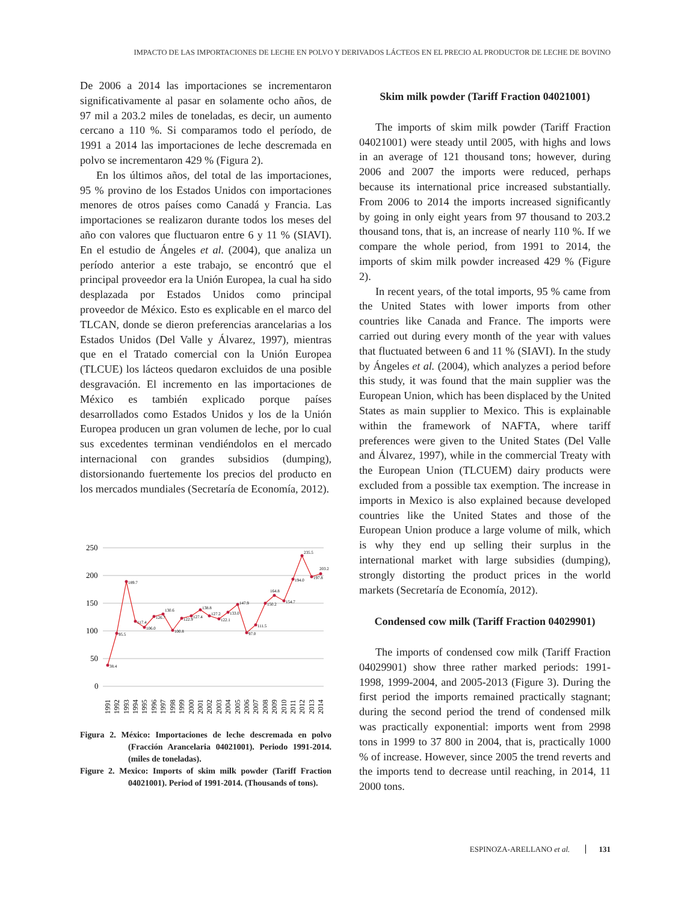IMPACTO DE LAS IMPORTACIONES DE LECHE EN POLVO Y DERIVADOS LÁCTEOS EN EL PRECIO AL PRODUCTOR DE LECHE DE BOVINO
De 2006 a 2014 las importaciones se incrementaron significativamente al pasar en solamente ocho años, de 97 mil a 203.2 miles de toneladas, es decir, un aumento cercano a 110 %. Si comparamos todo el período, de 1991 a 2014 las importaciones de leche descremada en polvo se incrementaron 429 % (Figura 2).
En los últimos años, del total de las importaciones, 95 % provino de los Estados Unidos con importaciones menores de otros países como Canadá y Francia. Las importaciones se realizaron durante todos los meses del año con valores que fluctuaron entre 6 y 11 % (SIAVI). En el estudio de Ángeles et al. (2004), que analiza un período anterior a este trabajo, se encontró que el principal proveedor era la Unión Europea, la cual ha sido desplazada por Estados Unidos como principal proveedor de México. Esto es explicable en el marco del TLCAN, donde se dieron preferencias arancelarias a los Estados Unidos (Del Valle y Álvarez, 1997), mientras que en el Tratado comercial con la Unión Europea (TLCUE) los lácteos quedaron excluidos de una posible desgravación. El incremento en las importaciones de México es también explicado porque países desarrollados como Estados Unidos y los de la Unión Europea producen un gran volumen de leche, por lo cual sus excedentes terminan vendiéndolos en el mercado internacional con grandes subsidios (dumping), distorsionando fuertemente los precios del producto en los mercados mundiales (Secretaría de Economía, 2012).
250
200
150
100
50
0
38.4
95.5
189.7
117.4
106.0
126.7
130.6
100.8
122.9
127.4
138.8
127.2
122.1
133.0
147.9
97.0
111.5
150.2
164.8
154.7
194.0
235.5
197.8
203.2
1991
1992
1993
1994
1995
1996
1997
1998
1999
2000
2001
2002
2003
2004
2005
2006
2007
2008
2009
2010
2011
2012
2013
2014
Figura 2. México: Importaciones de leche descremada en polvo (Fracción Arancelaria 04021001). Periodo 1991-2014. (miles de toneladas).
Figure 2. Mexico: Imports of skim milk powder (Tariff Fraction 04021001). Period of 1991-2014. (Thousands of tons).
Skim milk powder (Tariff Fraction 04021001)
The imports of skim milk powder (Tariff Fraction 04021001) were steady until 2005, with highs and lows in an average of 121 thousand tons; however, during 2006 and 2007 the imports were reduced, perhaps because its international price increased substantially. From 2006 to 2014 the imports increased significantly by going in only eight years from 97 thousand to 203.2 thousand tons, that is, an increase of nearly 110 %. If we compare the whole period, from 1991 to 2014, the imports of skim milk powder increased 429 % (Figure 2).
In recent years, of the total imports, 95 % came from the United States with lower imports from other countries like Canada and France. The imports were carried out during every month of the year with values that fluctuated between 6 and 11 % (SIAVI). In the study by Ángeles et al. (2004), which analyzes a period before this study, it was found that the main supplier was the European Union, which has been displaced by the United States as main supplier to Mexico. This is explainable within the framework of NAFTA, where tariff preferences were given to the United States (Del Valle and Álvarez, 1997), while in the commercial Treaty with the European Union (TLCUEM) dairy products were excluded from a possible tax exemption. The increase in imports in Mexico is also explained because developed countries like the United States and those of the European Union produce a large volume of milk, which is why they end up selling their surplus in the international market with large subsidies (dumping), strongly distorting the product prices in the world markets (Secretaría de Economía, 2012).
Condensed cow milk (Tariff Fraction 04029901)
The imports of condensed cow milk (Tariff Fraction 04029901) show three rather marked periods: 1991-1998, 1999-2004, and 2005-2013 (Figure 3). During the first period the imports remained practically stagnant; during the second period the trend of condensed milk was practically exponential: imports went from 2998 tons in 1999 to 37 800 in 2004, that is, practically 1000 % of increase. However, since 2005 the trend reverts and the imports tend to decrease until reaching, in 2014, 11 2000 tons.
ESPINOZA-ARELLANO et al. 131